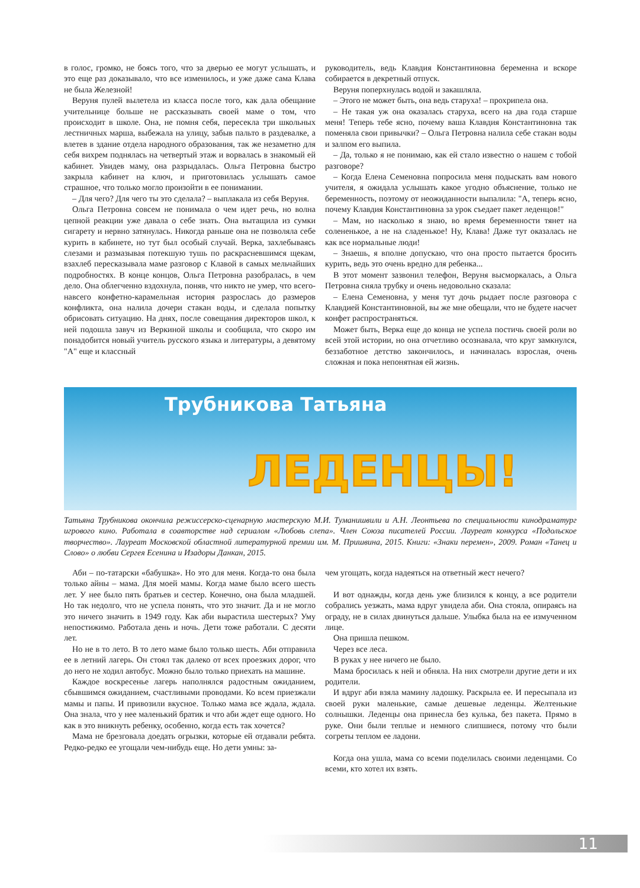в голос, громко, не боясь того, что за дверью ее могут услышать, и это еще раз доказывало, что все изменилось, и уже даже сама Клава не была Железной!
Веруня пулей вылетела из класса после того, как дала обещание учительнице больше не рассказывать своей маме о том, что происходит в школе. Она, не помня себя, пересекла три школьных лестничных марша, выбежала на улицу, забыв пальто в раздевалке, а влетев в здание отдела народного образования, так же незаметно для себя вихрем поднялась на четвертый этаж и ворвалась в знакомый ей кабинет. Увидев маму, она разрыдалась. Ольга Петровна быстро закрыла кабинет на ключ, и приготовилась услышать самое страшное, что только могло произойти в ее понимании.
– Для чего? Для чего ты это сделала? – выплакала из себя Веруня.
Ольга Петровна совсем не понимала о чем идет речь, но волна цепной реакции уже давала о себе знать. Она вытащила из сумки сигарету и нервно затянулась. Никогда раньше она не позволяла себе курить в кабинете, но тут был особый случай. Верка, захлебываясь слезами и размазывая потекшую тушь по раскрасневшимся щекам, взахлеб пересказывала маме разговор с Клавой в самых мельчайших подробностях. В конце концов, Ольга Петровна разобралась, в чем дело. Она облегченно вздохнула, поняв, что никто не умер, что всего-навсего конфетно-карамельная история разрослась до размеров конфликта, она налила дочери стакан воды, и сделала попытку обрисовать ситуацию. На днях, после совещания директоров школ, к ней подошла завуч из Веркиной школы и сообщила, что скоро им понадобится новый учитель русского языка и литературы, а девятому "А" еще и классный
руководитель, ведь Клавдия Константиновна беременна и вскоре собирается в декретный отпуск.
Веруня поперхнулась водой и закашляла.
– Этого не может быть, она ведь старуха! – прохрипела она.
– Не такая уж она оказалась старуха, всего на два года старше меня! Теперь тебе ясно, почему ваша Клавдия Константиновна так поменяла свои привычки? – Ольга Петровна налила себе стакан воды и залпом его выпила.
– Да, только я не понимаю, как ей стало известно о нашем с тобой разговоре?
– Когда Елена Семеновна попросила меня подыскать вам нового учителя, я ожидала услышать какое угодно объяснение, только не беременность, поэтому от неожиданности выпалила: "А, теперь ясно, почему Клавдия Константиновна за урок съедает пакет леденцов!"
– Мам, но насколько я знаю, во время беременности тянет на солененькое, а не на сладенькое! Ну, Клава! Даже тут оказалась не как все нормальные люди!
– Знаешь, я вполне допускаю, что она просто пытается бросить курить, ведь это очень вредно для ребенка...
В этот момент зазвонил телефон, Веруня высморкалась, а Ольга Петровна сняла трубку и очень недовольно сказала:
– Елена Семеновна, у меня тут дочь рыдает после разговора с Клавдией Константиновной, вы же мне обещали, что не будете насчет конфет распространяться.
Может быть, Верка еще до конца не успела постичь своей роли во всей этой истории, но она отчетливо осознавала, что круг замкнулся, беззаботное детство закончилось, и начиналась взрослая, очень сложная и пока непонятная ей жизнь.
Трубникова Татьяна
ЛЕДЕНЦЫ!
Татьяна Трубникова окончила режиссерско-сценарную мастерскую М.И. Туманишвили и А.Н. Леонтьева по специальности кинодраматург игрового кино. Работала в соавторстве над сериалом «Любовь слепа». Член Союза писателей России. Лауреат конкурса «Подольское творчество». Лауреат Московской областной литературной премии им. М. Пришвина, 2015. Книги: «Знаки перемен», 2009. Роман «Танец и Слово» о любви Сергея Есенина и Изадоры Данкан, 2015.
Аби – по-татарски «бабушка». Но это для меня. Когда-то она была только айны – мама. Для моей мамы. Когда маме было всего шесть лет. У нее было пять братьев и сестер. Конечно, она была младшей. Но так недолго, что не успела понять, что это значит. Да и не могло это ничего значить в 1949 году. Как аби вырастила шестерых? Уму непостижимо. Работала день и ночь. Дети тоже работали. С десяти лет.
Но не в то лето. В то лето маме было только шесть. Аби отправила ее в летний лагерь. Он стоял так далеко от всех проезжих дорог, что до него не ходил автобус. Можно было только приехать на машине.
Каждое воскресенье лагерь наполнялся радостным ожиданием, сбывшимся ожиданием, счастливыми проводами. Ко всем приезжали мамы и папы. И привозили вкусное. Только мама все ждала, ждала. Она знала, что у нее маленький братик и что аби ждет еще одного. Но как в это вникнуть ребенку, особенно, когда есть так хочется?
Мама не брезговала доедать огрызки, которые ей отдавали ребята. Редко-редко ее угощали чем-нибудь еще. Но дети умны: за-
чем угощать, когда надеяться на ответный жест нечего?
И вот однажды, когда день уже близился к концу, а все родители собрались уезжать, мама вдруг увидела аби. Она стояла, опираясь на ограду, не в силах двинуться дальше. Улыбка была на ее измученном лице.
Она пришла пешком.
Через все леса.
В руках у нее ничего не было.
Мама бросилась к ней и обняла. На них смотрели другие дети и их родители.
И вдруг аби взяла мамину ладошку. Раскрыла ее. И пересыпала из своей руки маленькие, самые дешевые леденцы. Желтенькие солнышки. Леденцы она принесла без кулька, без пакета. Прямо в руке. Они были теплые и немного слипшиеся, потому что были согреты теплом ее ладони.
Когда она ушла, мама со всеми поделилась своими леденцами. Со всеми, кто хотел их взять.
11